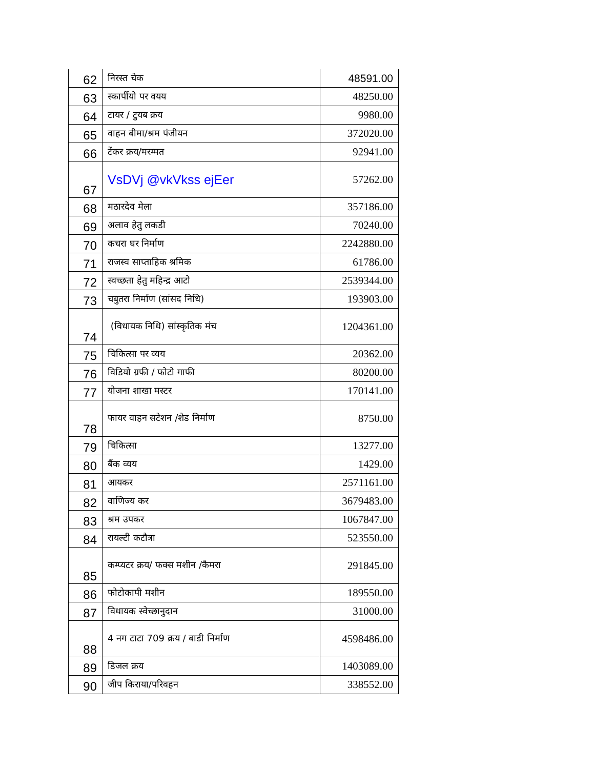| 62 | निरस्त चेक | 48591.00 |
| 63 | स्कार्पीयो पर वयय | 48250.00 |
| 64 | टायर / टुयब क्रय | 9980.00 |
| 65 | वाहन बीमा/श्रम पंजीयन | 372020.00 |
| 66 | टेंकर क्रय/मरम्मत | 92941.00 |
| 67 | VsDVj @vkVkss ejEer | 57262.00 |
| 68 | मठारदेव मेला | 357186.00 |
| 69 | अलाव हेतु लकडी | 70240.00 |
| 70 | कचरा घर निर्माण | 2242880.00 |
| 71 | राजस्व साप्ताहिक श्रमिक | 61786.00 |
| 72 | स्वच्छता हेतु महिन्द्र आटो | 2539344.00 |
| 73 | चबुतरा निर्माण (सांसद निधि) | 193903.00 |
| 74 | (विधायक निधि) सांस्कृतिक मंच | 1204361.00 |
| 75 | चिकित्सा पर व्यय | 20362.00 |
| 76 | विडियो ग्रफी / फोटो गाफी | 80200.00 |
| 77 | योजना शाखा मस्टर | 170141.00 |
| 78 | फायर वाहन सटेशन /शेड निर्माण | 8750.00 |
| 79 | चिकित्सा | 13277.00 |
| 80 | बैंक व्यय | 1429.00 |
| 81 | आयकर | 2571161.00 |
| 82 | वाणिज्य कर | 3679483.00 |
| 83 | श्रम उपकर | 1067847.00 |
| 84 | रायल्टी कटौत्रा | 523550.00 |
| 85 | कम्प्यटर क्रय/ फक्स मशीन /कैमरा | 291845.00 |
| 86 | फोटोकापी मशीन | 189550.00 |
| 87 | विधायक स्वेच्छानुदान | 31000.00 |
| 88 | 4 नग टाटा 709 क्रय / बाडी निर्माण | 4598486.00 |
| 89 | डिजल क्रय | 1403089.00 |
| 90 | जीप किराया/परिवहन | 338552.00 |